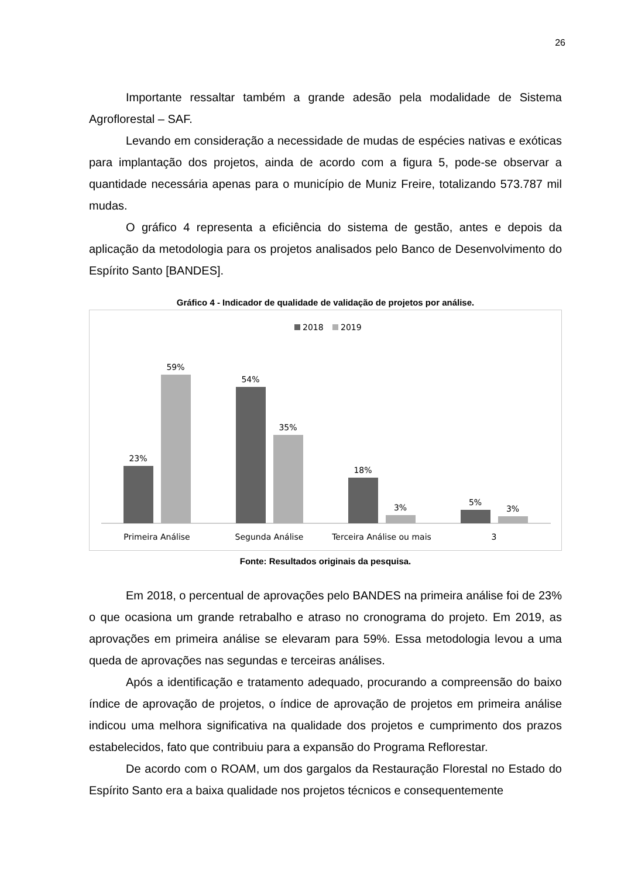26
Importante ressaltar também a grande adesão pela modalidade de Sistema Agroflorestal – SAF.
Levando em consideração a necessidade de mudas de espécies nativas e exóticas para implantação dos projetos, ainda de acordo com a figura 5, pode-se observar a quantidade necessária apenas para o município de Muniz Freire, totalizando 573.787 mil mudas.
O gráfico 4 representa a eficiência do sistema de gestão, antes e depois da aplicação da metodologia para os projetos analisados pelo Banco de Desenvolvimento do Espírito Santo [BANDES].
Gráfico 4 - Indicador de qualidade de validação de projetos por análise.
2018
2019
23%
59%
54%
35%
18%
3%
5%
3%
Primeira Análise
Segunda Análise
Terceira Análise ou mais
3
Fonte: Resultados originais da pesquisa.
Em 2018, o percentual de aprovações pelo BANDES na primeira análise foi de 23% o que ocasiona um grande retrabalho e atraso no cronograma do projeto. Em 2019, as aprovações em primeira análise se elevaram para 59%. Essa metodologia levou a uma queda de aprovações nas segundas e terceiras análises.
Após a identificação e tratamento adequado, procurando a compreensão do baixo índice de aprovação de projetos, o índice de aprovação de projetos em primeira análise indicou uma melhora significativa na qualidade dos projetos e cumprimento dos prazos estabelecidos, fato que contribuiu para a expansão do Programa Reflorestar.
De acordo com o ROAM, um dos gargalos da Restauração Florestal no Estado do Espírito Santo era a baixa qualidade nos projetos técnicos e consequentemente